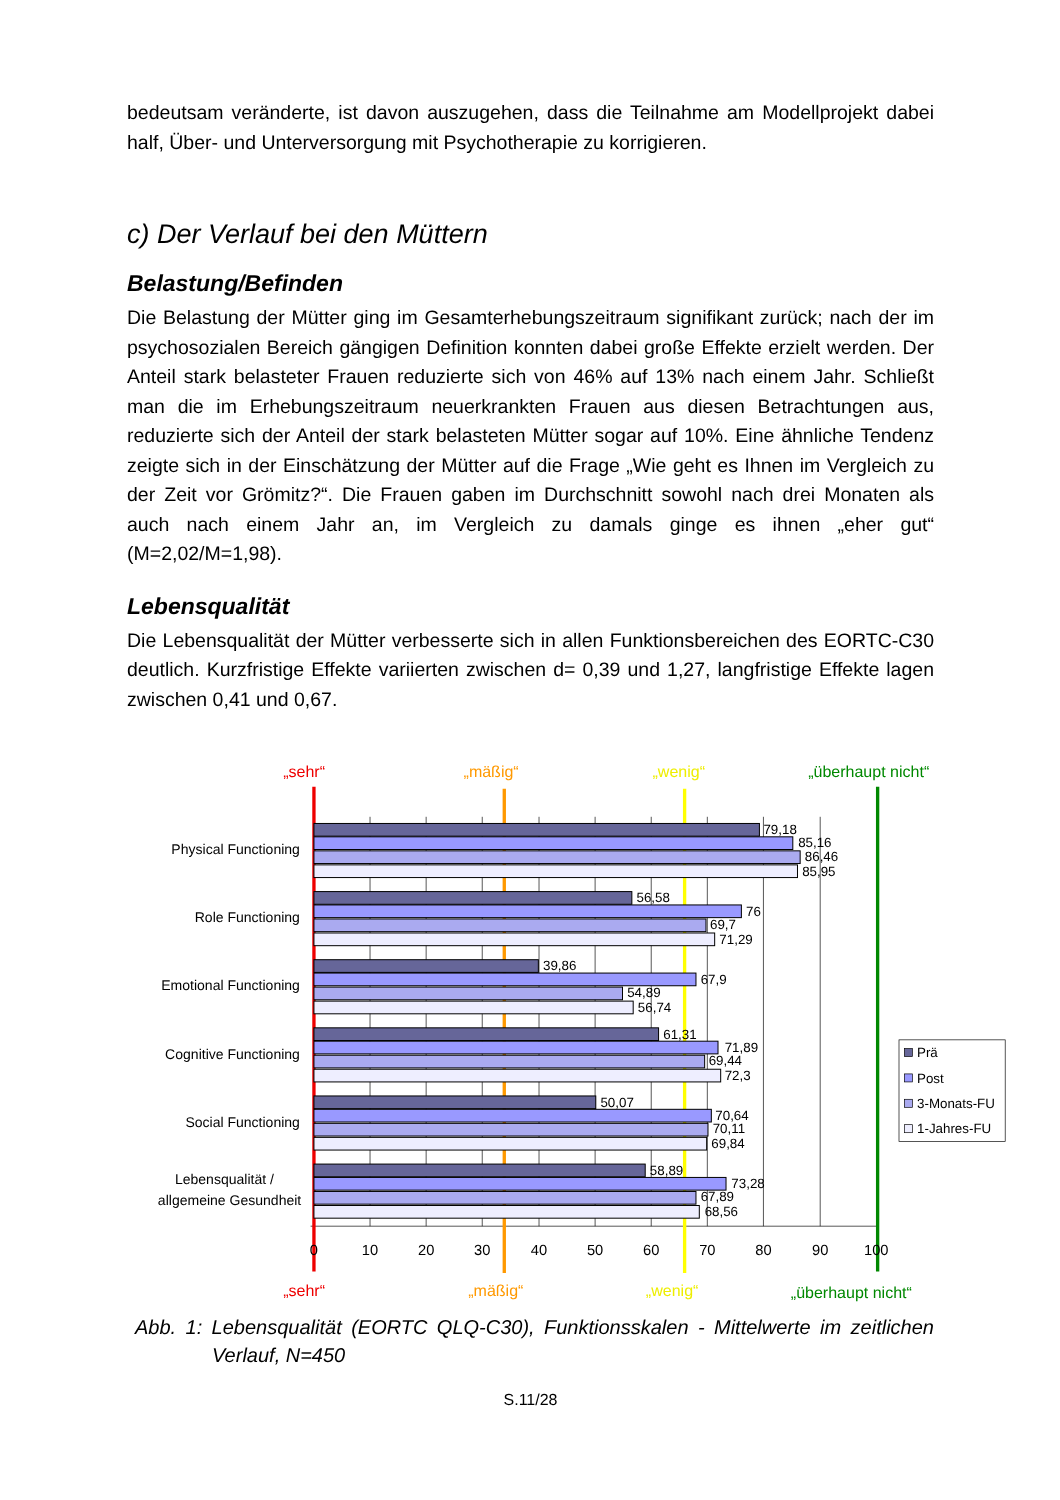bedeutsam veränderte, ist davon auszugehen, dass die Teilnahme am Modellprojekt dabei half, Über- und Unterversorgung mit Psychotherapie zu korrigieren.
c) Der Verlauf bei den Müttern
Belastung/Befinden
Die Belastung der Mütter ging im Gesamterhebungszeitraum signifikant zurück; nach der im psychosozialen Bereich gängigen Definition konnten dabei große Effekte erzielt werden. Der Anteil stark belasteter Frauen reduzierte sich von 46% auf 13% nach einem Jahr. Schließt man die im Erhebungszeitraum neuerkrankten Frauen aus diesen Betrachtungen aus, reduzierte sich der Anteil der stark belasteten Mütter sogar auf 10%. Eine ähnliche Tendenz zeigte sich in der Einschätzung der Mütter auf die Frage „Wie geht es Ihnen im Vergleich zu der Zeit vor Grömitz?“. Die Frauen gaben im Durchschnitt sowohl nach drei Monaten als auch nach einem Jahr an, im Vergleich zu damals ginge es ihnen „eher gut“ (M=2,02/M=1,98).
Lebensqualität
Die Lebensqualität der Mütter verbesserte sich in allen Funktionsbereichen des EORTC-C30 deutlich. Kurzfristige Effekte variierten zwischen d= 0,39 und 1,27, langfristige Effekte lagen zwischen 0,41 und 0,67.
„sehr“
„mäßig“
„wenig“
„überhaupt nicht“
Physical Functioning
Role Functioning
Emotional Functioning
Cognitive Functioning
Social Functioning
Lebensqualität /
allgemeine Gesundheit
79,18
85,16
86,46
85,95
56,58
76
69,7
71,29
39,86
67,9
54,89
56,74
61,31
71,89
69,44
72,3
50,07
70,64
70,11
69,84
58,89
73,28
67,89
68,56
0
10
20
30
40
50
60
70
80
90
100
Prä
Post
3-Monats-FU
1-Jahres-FU
„sehr“
„mäßig“
„wenig“
„überhaupt nicht“
Abb. 1: Lebensqualität (EORTC QLQ-C30), Funktionsskalen - Mittelwerte im zeitlichen Verlauf, N=450
S.11/28